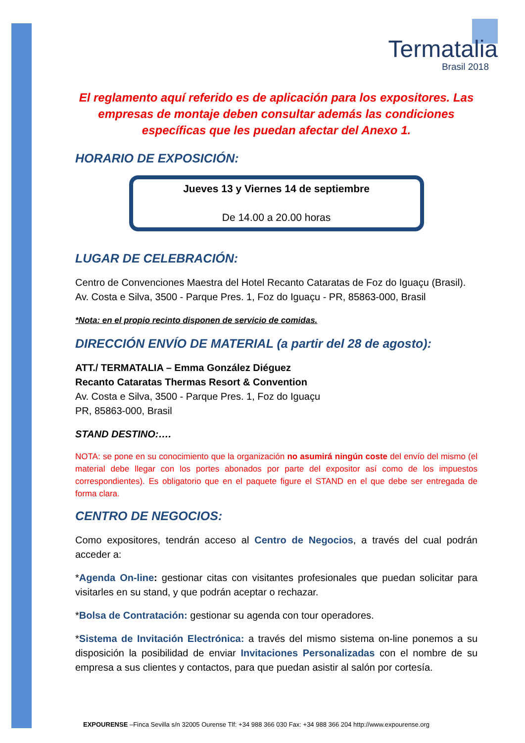Termatalia
Brasil 2018
El reglamento aquí referido es de aplicación para los expositores. Las empresas de montaje deben consultar además las condiciones específicas que les puedan afectar del Anexo 1.
HORARIO DE EXPOSICIÓN:
Jueves 13 y Viernes 14 de septiembre
De 14.00 a 20.00 horas
LUGAR DE CELEBRACIÓN:
Centro de Convenciones Maestra del Hotel Recanto Cataratas de Foz do Iguaçu (Brasil).
Av. Costa e Silva, 3500 - Parque Pres. 1, Foz do Iguaçu - PR, 85863-000, Brasil
*Nota: en el propio recinto disponen de servicio de comidas.
DIRECCIÓN ENVÍO DE MATERIAL (a partir del 28 de agosto):
ATT./ TERMATALIA – Emma González Diéguez
Recanto Cataratas Thermas Resort & Convention
Av. Costa e Silva, 3500 - Parque Pres. 1, Foz do Iguaçu
PR, 85863-000, Brasil
STAND DESTINO:….
NOTA: se pone en su conocimiento que la organización no asumirá ningún coste del envío del mismo (el material debe llegar con los portes abonados por parte del expositor así como de los impuestos correspondientes). Es obligatorio que en el paquete figure el STAND en el que debe ser entregada de forma clara.
CENTRO DE NEGOCIOS:
Como expositores, tendrán acceso al Centro de Negocios, a través del cual podrán acceder a:
*Agenda On-line: gestionar citas con visitantes profesionales que puedan solicitar para visitarles en su stand, y que podrán aceptar o rechazar.
*Bolsa de Contratación: gestionar su agenda con tour operadores.
*Sistema de Invitación Electrónica: a través del mismo sistema on-line ponemos a su disposición la posibilidad de enviar Invitaciones Personalizadas con el nombre de su empresa a sus clientes y contactos, para que puedan asistir al salón por cortesía.
EXPOURENSE –Finca Sevilla s/n 32005 Ourense Tlf: +34 988 366 030 Fax: +34 988 366 204 http://www.expourense.org